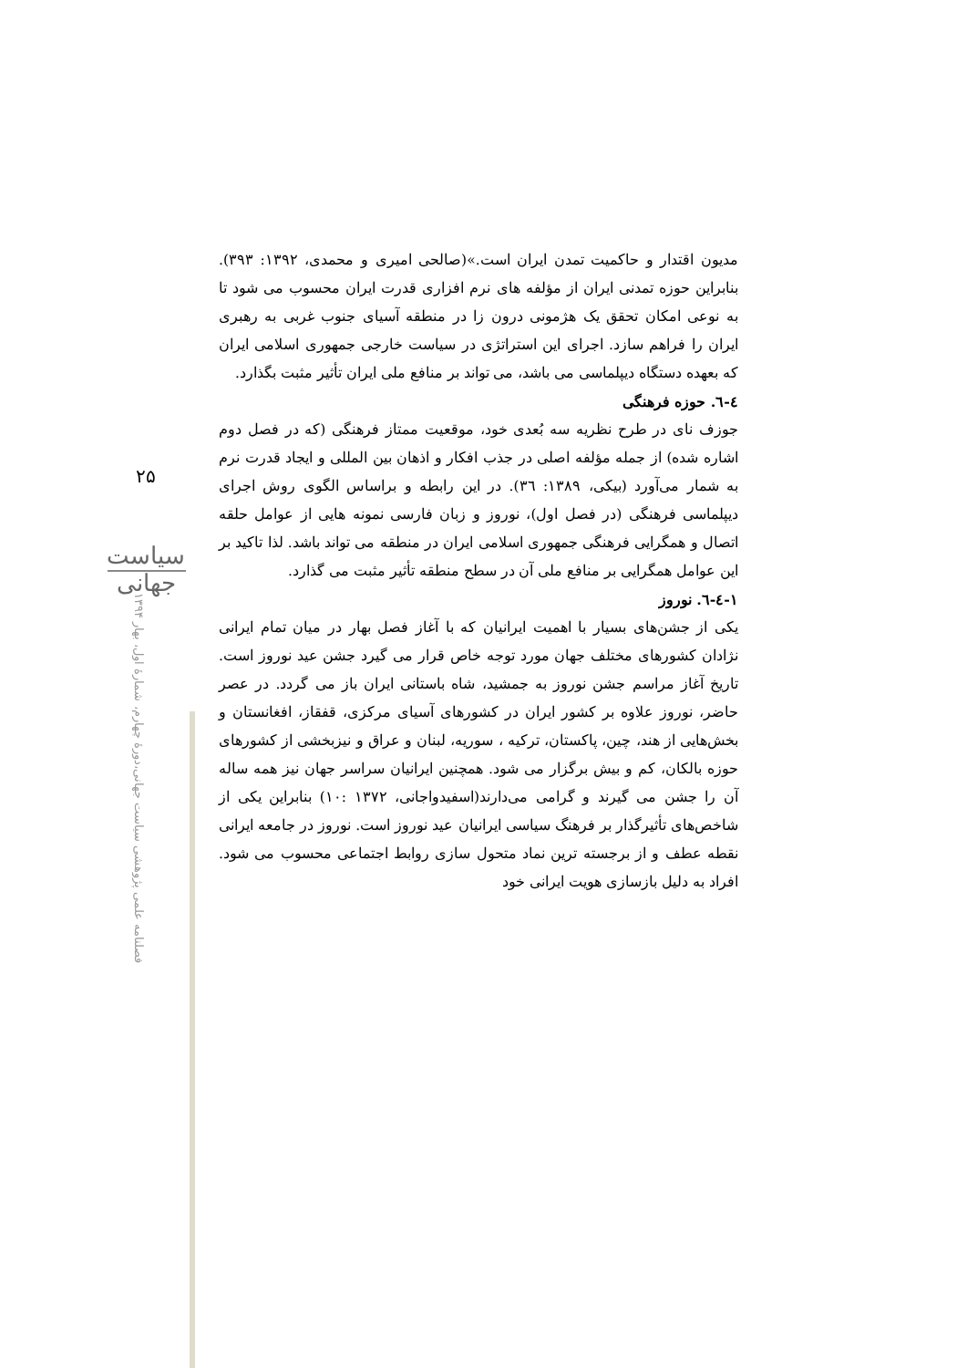۲۵
سیاست جهانی
فصلنامه علمی پژوهشی سیاست جهانی،دورهٔ چهارم، شمارهٔ اول، بهار ۱۳۹۴
مدیون اقتدار و حاکمیت تمدن ایران است.»(صالحی امیری و محمدی، ۱۳۹۲: ۳۹۳). بنابراین حوزه تمدنی ایران از مؤلفه های نرم افزاری قدرت ایران محسوب می شود تا به نوعی امکان تحقق یک هژمونی درون زا در منطقه آسیای جنوب غربی به رهبری ایران را فراهم سازد. اجرای این استراتژی در سیاست خارجی جمهوری اسلامی ایران که بعهده دستگاه دیپلماسی می باشد، می تواند بر منافع ملی ایران تأثیر مثبت بگذارد.
٤-٦. حوزه فرهنگی
جوزف نای در طرح نظریه سه بُعدی خود، موقعیت ممتاز فرهنگی (که در فصل دوم اشاره شده) از جمله مؤلفه اصلی در جذب افکار و اذهان بین المللی و ایجاد قدرت نرم به شمار می‌آورد (بیکی، ۱۳۸۹: ۳٦). در این رابطه و براساس الگوی روش اجرای دیپلماسی فرهنگی (در فصل اول)، نوروز و زبان فارسی نمونه هایی از عوامل حلقه اتصال و همگرایی فرهنگی جمهوری اسلامی ایران در منطقه می تواند باشد. لذا تاکید بر این عوامل همگرایی بر منافع ملی آن در سطح منطقه تأثیر مثبت می گذارد.
۱-٤-٦. نوروز
یکی از جشن‌های بسیار با اهمیت ایرانیان که با آغاز فصل بهار در میان تمام ایرانی نژادان کشورهای مختلف جهان مورد توجه خاص قرار می گیرد جشن عید نوروز است. تاریخ آغاز مراسم جشن نوروز به جمشید، شاه باستانی ایران باز می گردد. در عصر حاضر، نوروز علاوه بر کشور ایران در کشورهای آسیای مرکزی، قفقاز، افغانستان و بخش‌هایی از هند، چین، پاکستان، ترکیه ، سوریه، لبنان و عراق و نیزبخشی از کشورهای حوزه بالکان، کم و بیش برگزار می شود. همچنین ایرانیان سراسر جهان نیز همه ساله آن را جشن می گیرند و گرامی می‌دارند(اسفیدواجانی، ۱۳۷۲ :۱۰) بنابراین یکی از شاخص‌های تأثیرگذار بر فرهنگ سیاسی ایرانیان عید نوروز است. نوروز در جامعه ایرانی نقطه عطف و از برجسته ترین نماد متحول سازی روابط اجتماعی محسوب می شود. افراد به دلیل بازسازی هویت ایرانی خود